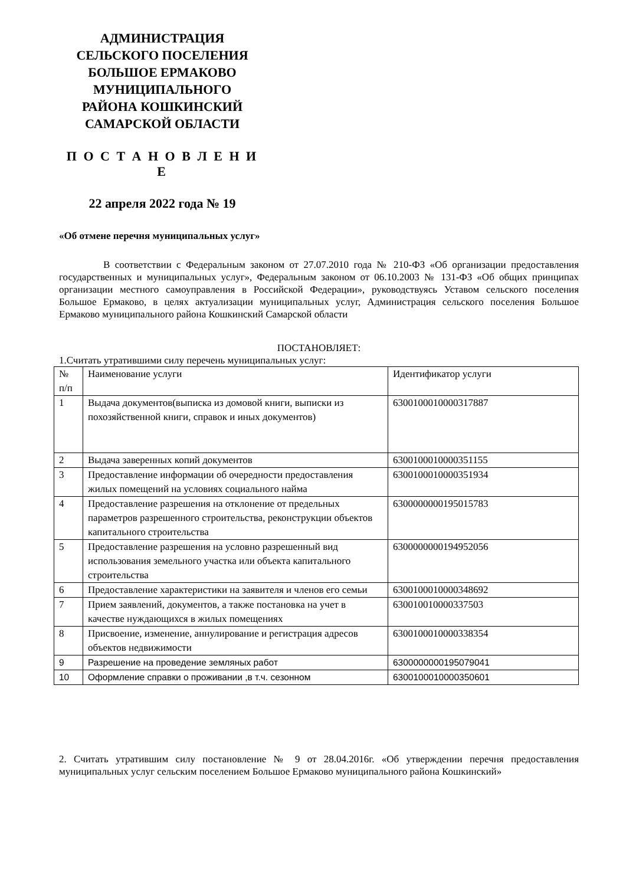АДМИНИСТРАЦИЯ
СЕЛЬСКОГО ПОСЕЛЕНИЯ
БОЛЬШОЕ ЕРМАКОВО
МУНИЦИПАЛЬНОГО
РАЙОНА КОШКИНСКИЙ
САМАРСКОЙ ОБЛАСТИ
П О С Т А Н О В Л Е Н И Е
22 апреля 2022 года № 19
«Об отмене перечня муниципальных услуг»
В соответствии с Федеральным законом от 27.07.2010 года № 210-ФЗ «Об организации предоставления государственных и муниципальных услуг», Федеральным законом от 06.10.2003 № 131-ФЗ «Об общих принципах организации местного самоуправления в Российской Федерации», руководствуясь Уставом сельского поселения Большое Ермаково, в целях актуализации муниципальных услуг, Администрация сельского поселения Большое Ермаково муниципального района Кошкинский Самарской области
ПОСТАНОВЛЯЕТ:
1.Считать утратившими силу перечень муниципальных услуг:
| № п/п | Наименование услуги | Идентификатор услуги |
| 1 | Выдача документов(выписка из домовой книги, выписки из похозяйственной книги, справок и иных документов) | 6300100010000317887 |
| 2 | Выдача заверенных копий документов | 6300100010000351155 |
| 3 | Предоставление информации об очередности предоставления жилых помещений на условиях социального найма | 6300100010000351934 |
| 4 | Предоставление разрешения на отклонение от предельных параметров разрешенного строительства, реконструкции объектов капитального строительства | 6300000000195015783 |
| 5 | Предоставление разрешения на условно разрешенный вид использования земельного участка или объекта капитального строительства | 6300000000194952056 |
| 6 | Предоставление характеристики на заявителя и членов его семьи | 6300100010000348692 |
| 7 | Прием заявлений, документов, а также постановка на учет в качестве нуждающихся в жилых помещениях | 630010010000337503 |
| 8 | Присвоение, изменение, аннулирование и регистрация адресов объектов недвижимости | 6300100010000338354 |
| 9 | Разрешение на проведение земляных работ | 6300000000195079041 |
| 10 | Оформление справки о проживании ,в т.ч. сезонном | 6300100010000350601 |
2. Считать утратившим силу постановление № 9 от 28.04.2016г. «Об утверждении перечня предоставления муниципальных услуг сельским поселением Большое Ермаково муниципального района Кошкинский»